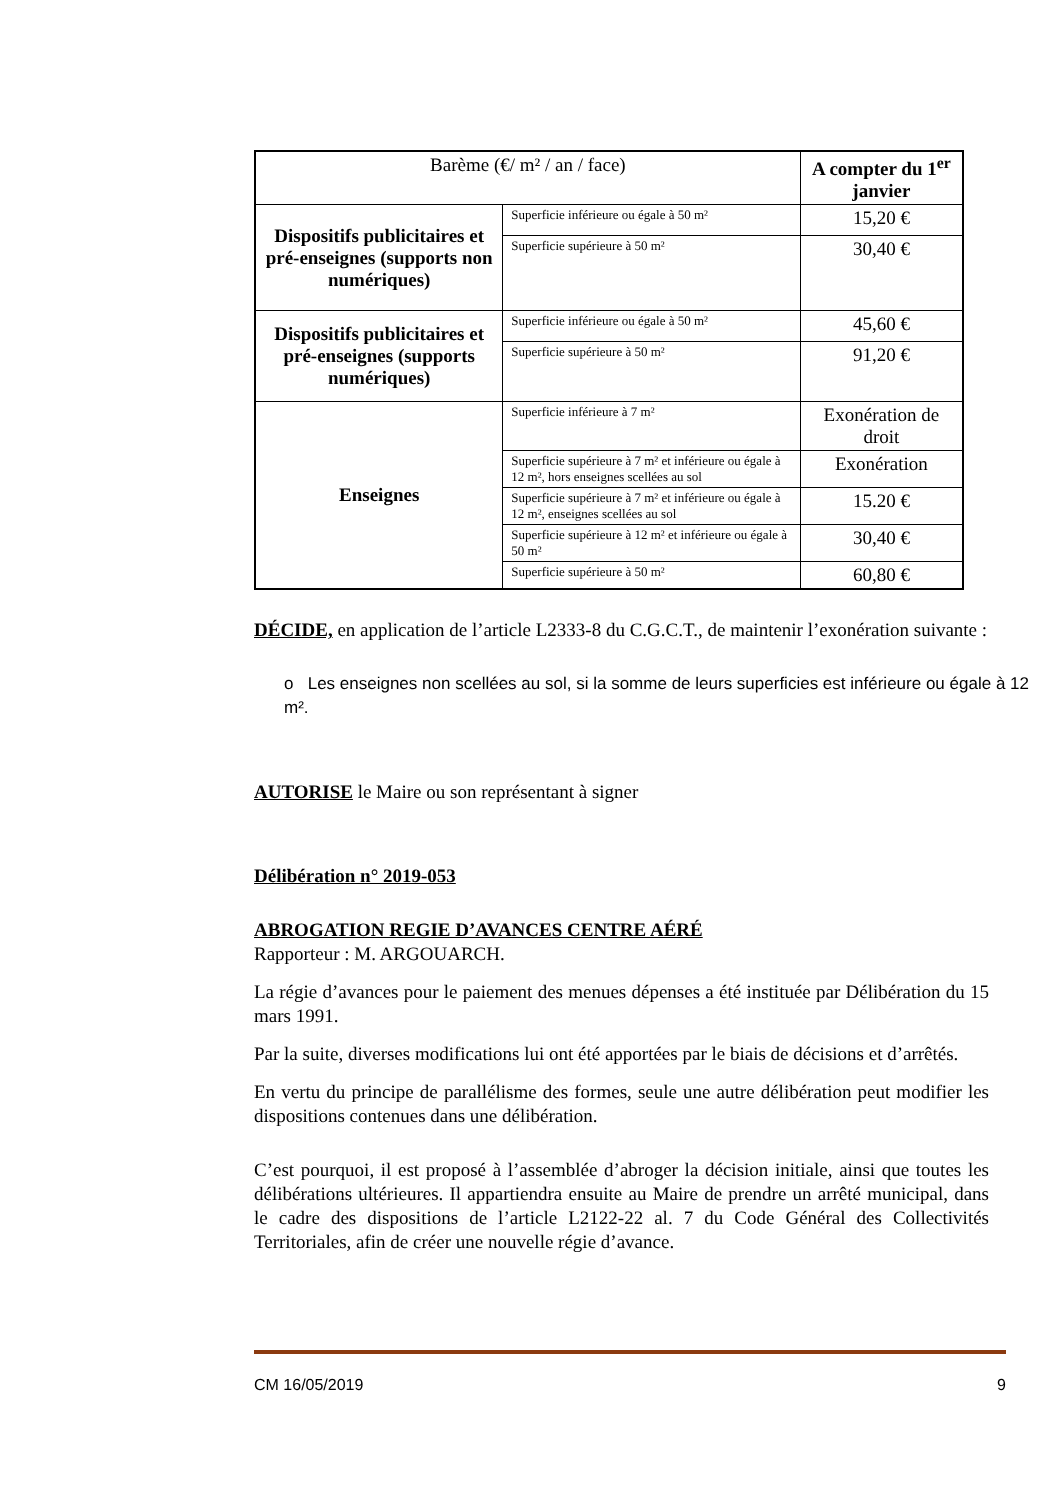| Barème (€/ m² / an / face) | | A compter du 1<sup>er</sup> janvier |
| --- | --- | --- |
| Dispositifs publicitaires et pré-enseignes (supports non numériques) | Superficie inférieure ou égale à 50 m² | 15,20 € |
| | Superficie supérieure à 50 m² | 30,40 € |
| Dispositifs publicitaires et pré-enseignes (supports numériques) | Superficie inférieure ou égale à 50 m² | 45,60 € |
| | Superficie supérieure à 50 m² | 91,20 € |
| Enseignes | Superficie inférieure à 7 m² | Exonération de droit |
| | Superficie supérieure à 7 m² et inférieure ou égale à 12 m², hors enseignes scellées au sol | Exonération |
| | Superficie supérieure à 7 m² et inférieure ou égale à 12 m², enseignes scellées au sol | 15.20 € |
| | Superficie supérieure à 12 m² et inférieure ou égale à 50 m² | 30,40 € |
| | Superficie supérieure à 50 m² | 60,80 € |
DÉCIDE, en application de l’article L2333-8 du C.G.C.T., de maintenir l’exonération suivante :
o Les enseignes non scellées au sol, si la somme de leurs superficies est inférieure ou égale à 12 m².
AUTORISE le Maire ou son représentant à signer
Délibération n° 2019-053
ABROGATION REGIE D’AVANCES CENTRE AÉRÉ
Rapporteur : M. ARGOUARCH.
La régie d’avances pour le paiement des menues dépenses a été instituée par Délibération du 15 mars 1991.
Par la suite, diverses modifications lui ont été apportées par le biais de décisions et d’arrêtés.
En vertu du principe de parallélisme des formes, seule une autre délibération peut modifier les dispositions contenues dans une délibération.
C’est pourquoi, il est proposé à l’assemblée d’abroger la décision initiale, ainsi que toutes les délibérations ultérieures. Il appartiendra ensuite au Maire de prendre un arrêté municipal, dans le cadre des dispositions de l’article L2122-22 al. 7 du Code Général des Collectivités Territoriales, afin de créer une nouvelle régie d’avance.
CM 16/05/2019 9